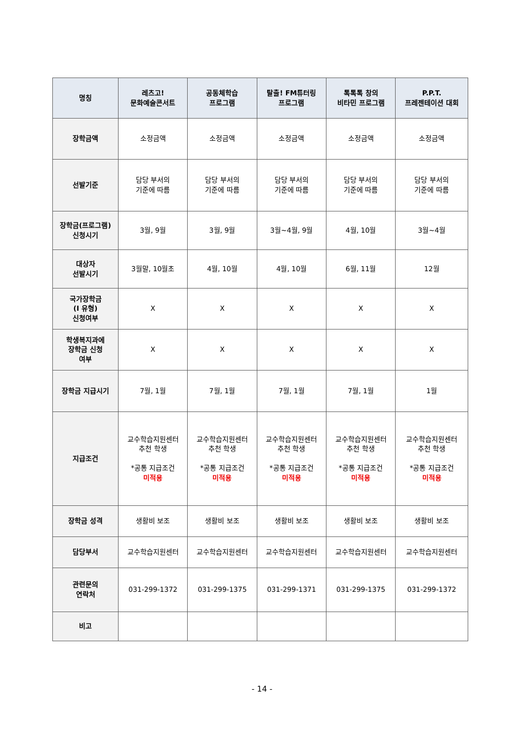| 명칭 | 레츠고! 문화예술콘서트 | 공동체학습 프로그램 | 탈출! FM튜터링 프로그램 | 톡톡톡 창의 비타민 프로그램 | P.P.T. 프레젠테이션 대회 |
| --- | --- | --- | --- | --- | --- |
| 장학금액 | 소정금액 | 소정금액 | 소정금액 | 소정금액 | 소정금액 |
| 선발기준 | 담당 부서의 기준에 따름 | 담당 부서의 기준에 따름 | 담당 부서의 기준에 따름 | 담당 부서의 기준에 따름 | 담당 부서의 기준에 따름 |
| 장학금(프로그램) 신청시기 | 3월, 9월 | 3월, 9월 | 3월~4월, 9월 | 4월, 10월 | 3월~4월 |
| 대상자 선발시기 | 3월말, 10월초 | 4월, 10월 | 4월, 10월 | 6월, 11월 | 12월 |
| 국가장학금 (I 유형) 신청여부 | X | X | X | X | X |
| 학생복지과에 장학금 신청 여부 | X | X | X | X | X |
| 장학금 지급시기 | 7월, 1월 | 7월, 1월 | 7월, 1월 | 7월, 1월 | 1월 |
| 지급조건 | 교수학습지원센터 추천 학생 *공통 지급조건 미적용 | 교수학습지원센터 추천 학생 *공통 지급조건 미적용 | 교수학습지원센터 추천 학생 *공통 지급조건 미적용 | 교수학습지원센터 추천 학생 *공통 지급조건 미적용 | 교수학습지원센터 추천 학생 *공통 지급조건 미적용 |
| 장학금 성격 | 생활비 보조 | 생활비 보조 | 생활비 보조 | 생활비 보조 | 생활비 보조 |
| 담당부서 | 교수학습지원센터 | 교수학습지원센터 | 교수학습지원센터 | 교수학습지원센터 | 교수학습지원센터 |
| 관련문의 연락처 | 031-299-1372 | 031-299-1375 | 031-299-1371 | 031-299-1375 | 031-299-1372 |
| 비고 | | | | | |
- 14 -